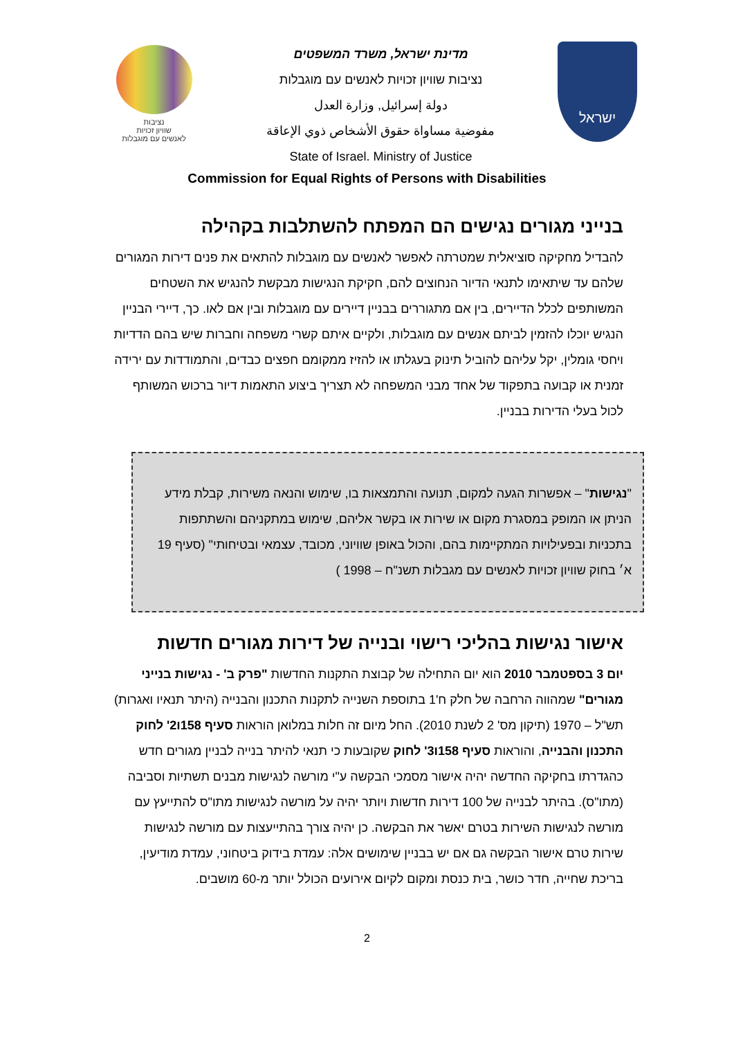נציבות
שוויון זכויות
לאנשים עם מוגבלות
מדינת ישראל, משרד המשפטים
נציבות שוויון זכויות לאנשים עם מוגבלות
دولة إسرائيل, وزارة العدل
مفوضية مساواة حقوق الأشخاص ذوي الإعاقة
State of Israel. Ministry of Justice
ישראל
Commission for Equal Rights of Persons with Disabilities
בנייני מגורים נגישים הם המפתח להשתלבות בקהילה
להבדיל מחקיקה סוציאלית שמטרתה לאפשר לאנשים עם מוגבלות להתאים את פנים דירות המגורים שלהם עד שיתאימו לתנאי הדיור הנחוצים להם, חקיקת הנגישות מבקשת להנגיש את השטחים המשותפים לכלל הדיירים, בין אם מתגוררים בבניין דיירים עם מוגבלות ובין אם לאו. כך, דיירי הבניין הנגיש יוכלו להזמין לביתם אנשים עם מוגבלות, ולקיים איתם קשרי משפחה וחברות שיש בהם הדדיות ויחסי גומלין, יקל עליהם להוביל תינוק בעגלתו או להזיז ממקומם חפצים כבדים, והתמודדות עם ירידה זמנית או קבועה בתפקוד של אחד מבני המשפחה לא תצריך ביצוע התאמות דיור ברכוש המשותף לכול בעלי הדירות בבניין.
"נגישות" – אפשרות הגעה למקום, תנועה והתמצאות בו, שימוש והנאה משירות, קבלת מידע הניתן או המופק במסגרת מקום או שירות או בקשר אליהם, שימוש במתקניהם והשתתפות בתכניות ובפעילויות המתקיימות בהם, והכול באופן שוויוני, מכובד, עצמאי ובטיחותי" (סעיף 19 א׳ בחוק שוויון זכויות לאנשים עם מגבלות תשנ"ח – 1998 )
אישור נגישות בהליכי רישוי ובנייה של דירות מגורים חדשות
יום 3 בספטמבר 2010 הוא יום התחילה של קבוצת התקנות החדשות "פרק ב' - נגישות בנייני מגורים" שמהווה הרחבה של חלק ח'1 בתוספת השנייה לתקנות התכנון והבנייה (היתר תנאיו ואגרות) תש"ל – 1970 (תיקון מס' 2 לשנת 2010). החל מיום זה חלות במלואן הוראות סעיף 158ו2' לחוק התכנון והבנייה, והוראות סעיף 158ו3' לחוק שקובעות כי תנאי להיתר בנייה לבניין מגורים חדש כהגדרתו בחקיקה החדשה יהיה אישור מסמכי הבקשה ע"י מורשה לנגישות מבנים תשתיות וסביבה (מתו"ס). בהיתר לבנייה של 100 דירות חדשות ויותר יהיה על מורשה לנגישות מתו"ס להתייעץ עם מורשה לנגישות השירות בטרם יאשר את הבקשה. כן יהיה צורך בהתייעצות עם מורשה לנגישות שירות טרם אישור הבקשה גם אם יש בבניין שימושים אלה: עמדת בידוק ביטחוני, עמדת מודיעין, בריכת שחייה, חדר כושר, בית כנסת ומקום לקיום אירועים הכולל יותר מ-60 מושבים.
2